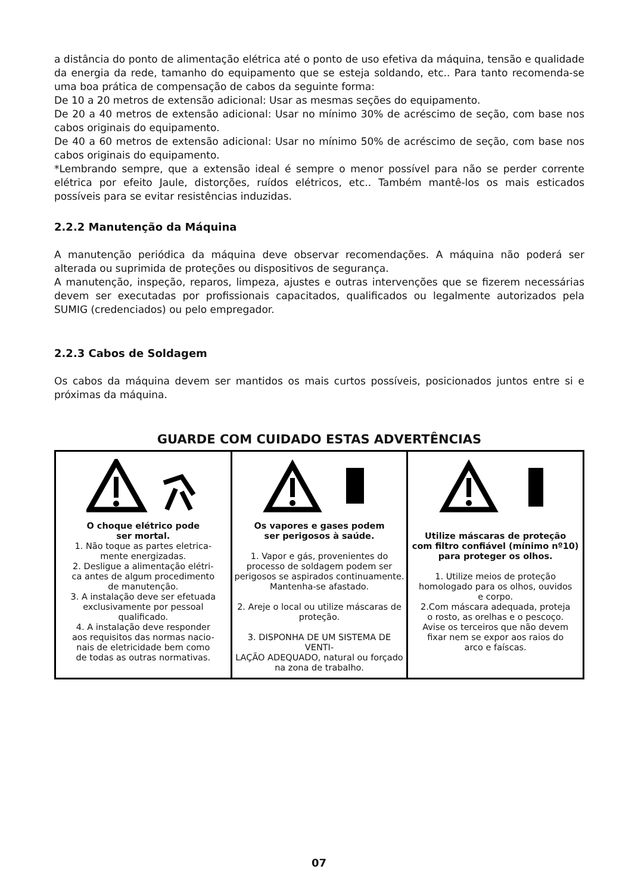a distância do ponto de alimentação elétrica até o ponto de uso efetiva da máquina, tensão e qualidade da energia da rede, tamanho do equipamento que se esteja soldando, etc.. Para tanto recomenda-se uma boa prática de compensação de cabos da seguinte forma:
De 10 a 20 metros de extensão adicional: Usar as mesmas seções do equipamento.
De 20 a 40 metros de extensão adicional: Usar no mínimo 30% de acréscimo de seção, com base nos cabos originais do equipamento.
De 40 a 60 metros de extensão adicional: Usar no mínimo 50% de acréscimo de seção, com base nos cabos originais do equipamento.
*Lembrando sempre, que a extensão ideal é sempre o menor possível para não se perder corrente elétrica por efeito Jaule, distorções, ruídos elétricos, etc.. Também mantê-los os mais esticados possíveis para se evitar resistências induzidas.
2.2.2 Manutenção da Máquina
A manutenção periódica da máquina deve observar recomendações. A máquina não poderá ser alterada ou suprimida de proteções ou dispositivos de segurança.
A manutenção, inspeção, reparos, limpeza, ajustes e outras intervenções que se fizerem necessárias devem ser executadas por profissionais capacitados, qualificados ou legalmente autorizados pela SUMIG (credenciados) ou pelo empregador.
2.2.3 Cabos de Soldagem
Os cabos da máquina devem ser mantidos os mais curtos possíveis, posicionados juntos entre si e próximas da máquina.
GUARDE COM CUIDADO ESTAS ADVERTÊNCIAS
| O choque elétrico pode ser mortal. 1. Não toque as partes eletrica- mente energizadas. 2. Desligue a alimentação elétri- ca antes de algum procedimento de manutenção. 3. A instalação deve ser efetuada exclusivamente por pessoal qualificado. 4. A instalação deve responder aos requisitos das normas nacio- nais de eletricidade bem como de todas as outras normativas. | Os vapores e gases podem ser perigosos à saúde. 1. Vapor e gás, provenientes do processo de soldagem podem ser perigosos se aspirados continuamente. Mantenha-se afastado. 2. Areje o local ou utilize máscaras de proteção. 3. DISPONHA DE UM SISTEMA DE VENTI- LAÇÃO ADEQUADO, natural ou forçado na zona de trabalho. | Utilize máscaras de proteção com filtro confiável (mínimo nº10) para proteger os olhos. 1. Utilize meios de proteção homologado para os olhos, ouvidos e corpo. 2.Com máscara adequada, proteja o rosto, as orelhas e o pescoço. Avise os terceiros que não devem fixar nem se expor aos raios do arco e faíscas. |
07